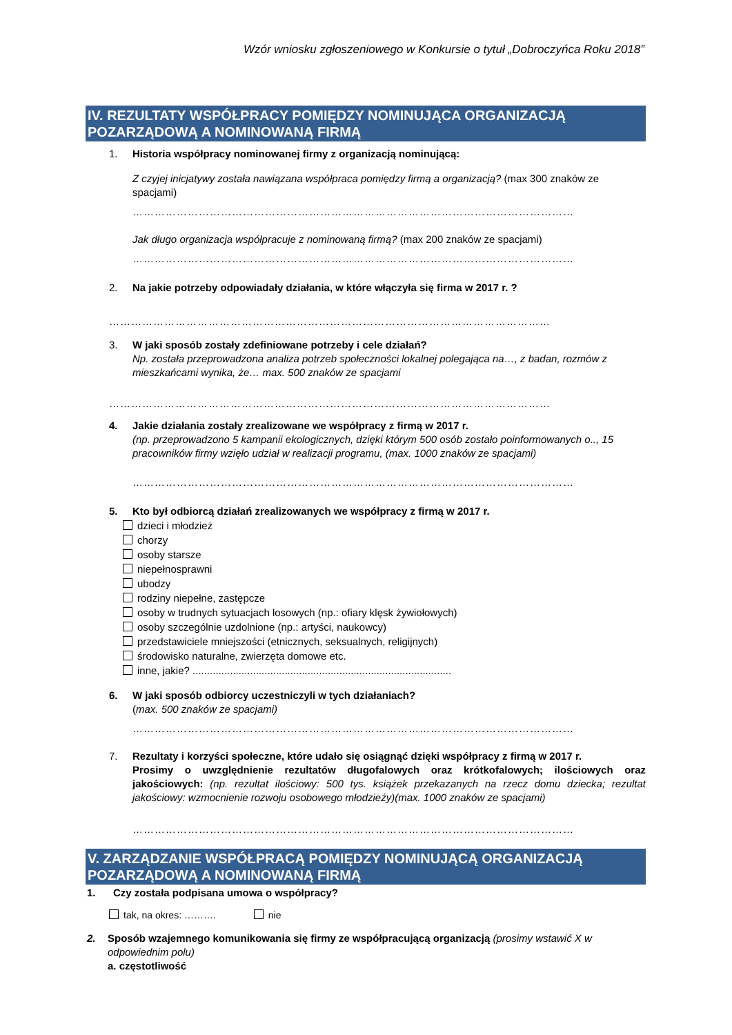Wzór wniosku zgłoszeniowego w Konkursie o tytuł „Dobroczyńca Roku 2018”
IV. REZULTATY WSPÓŁPRACY POMIĘDZY NOMINUJĄCA ORGANIZACJĄ POZARZĄDOWĄ A NOMINOWANĄ FIRMĄ
1. Historia współpracy nominowanej firmy z organizacją nominującą:
Z czyjej inicjatywy została nawiązana współpraca pomiędzy firmą a organizacją? (max 300 znaków ze spacjami)
…………………………………………………………………………………………………………
Jak długo organizacja współpracuje z nominowaną firmą? (max 200 znaków ze spacjami)
…………………………………………………………………………………………………………
2. Na jakie potrzeby odpowiadały działania, w które włączyła się firma w 2017 r. ?
…………………………………………………………………………………………………………
3. W jaki sposób zostały zdefiniowane potrzeby i cele działań?
Np. została przeprowadzona analiza potrzeb społeczności lokalnej polegająca na…, z badan, rozmów z mieszkańcami wynika, że… max. 500 znaków ze spacjami
…………………………………………………………………………………………………………
4. Jakie działania zostały zrealizowane we współpracy z firmą w 2017 r.
(np. przeprowadzono 5 kampanii ekologicznych, dzięki którym 500 osób zostało poinformowanych o.., 15 pracowników firmy wzięło udział w realizacji programu, (max. 1000 znaków ze spacjami)
…………………………………………………………………………………………………………
5. Kto był odbiorcą działań zrealizowanych we współpracy z firmą w 2017 r.
dzieci i młodzież
chorzy
osoby starsze
niepełnosprawni
ubodzy
rodziny niepełne, zastępcze
osoby w trudnych sytuacjach losowych (np.: ofiary klęsk żywiołowych)
osoby szczególnie uzdolnione (np.: artyści, naukowcy)
przedstawiciele mniejszości (etnicznych, seksualnych, religijnych)
środowisko naturalne, zwierzęta domowe etc.
inne, jakie? ..........................................................................................
6. W jaki sposób odbiorcy uczestniczyli w tych działaniach?
(max. 500 znaków ze spacjami)
…………………………………………………………………………………………………………
7. Rezultaty i korzyści społeczne, które udało się osiągnąć dzięki współpracy z firmą w 2017 r.
Prosimy o uwzględnienie rezultatów długofalowych oraz krótkofalowych; ilościowych oraz jakościowych: (np. rezultat ilościowy: 500 tys. książek przekazanych na rzecz domu dziecka; rezultat jakościowy: wzmocnienie rozwoju osobowego młodzieży)(max. 1000 znaków ze spacjami)
…………………………………………………………………………………………………………
V. ZARZĄDZANIE WSPÓŁPRACĄ POMIĘDZY NOMINUJĄCĄ ORGANIZACJĄ POZARZĄDOWĄ A NOMINOWANĄ FIRMĄ
1. Czy została podpisana umowa o współpracy?
tak, na okres: ………. nie
2. Sposób wzajemnego komunikowania się firmy ze współpracującą organizacją (prosimy wstawić X w odpowiednim polu)
a. częstotliwość